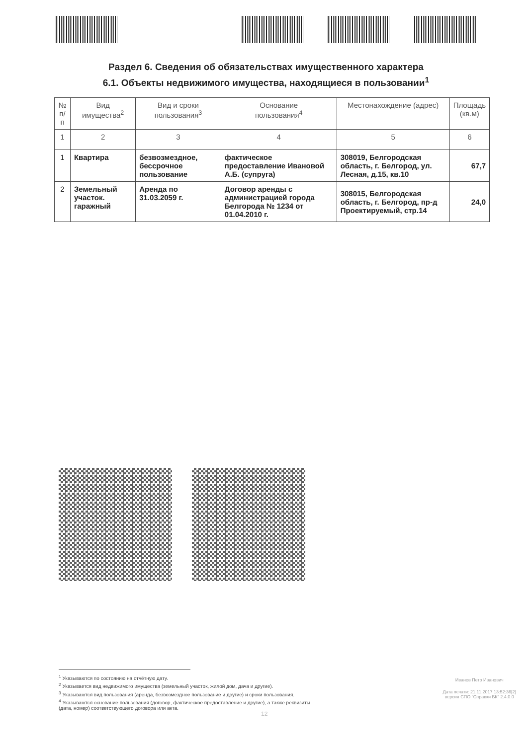Раздел 6. Сведения об обязательствах имущественного характера
6.1. Объекты недвижимого имущества, находящиеся в пользовании<sup>1</sup>
| № п/п | Вид имущества<sup>2</sup> | Вид и сроки пользования<sup>3</sup> | Основание пользования<sup>4</sup> | Местонахождение (адрес) | Площадь (кв.м) |
| --- | --- | --- | --- | --- | --- |
| 1 | 2 | 3 | 4 | 5 | 6 |
| 1 | Квартира | безвозмездное, бессрочное пользование | фактическое предоставление Ивановой А.Б. (супруга) | 308019, Белгородская область, г. Белгород, ул. Лесная, д.15, кв.10 | 67,7 |
| 2 | Земельный участок. гаражный | Аренда по 31.03.2059 г. | Договор аренды с администрацией города Белгорода № 1234 от 01.04.2010 г. | 308015, Белгородская область, г. Белгород, пр-д Проектируемый, стр.14 | 24,0 |
<sup>1</sup> Указываются по состоянию на отчётную дату.
<sup>2</sup> Указывается вид недвижимого имущества (земельный участок, жилой дом, дача и другие).
<sup>3</sup> Указываются вид пользования (аренда, безвозмездное пользование и другие) и сроки пользования.
<sup>4</sup> Указываются основание пользования (договор, фактическое предоставление и другие), а также реквизиты
(дата, номер) соответствующего договора или акта.
Иванов Петр Иванович
Дата печати: 21.11.2017 13:52:36[2]
версия СПО "Справки БК" 2.4.0.0
12